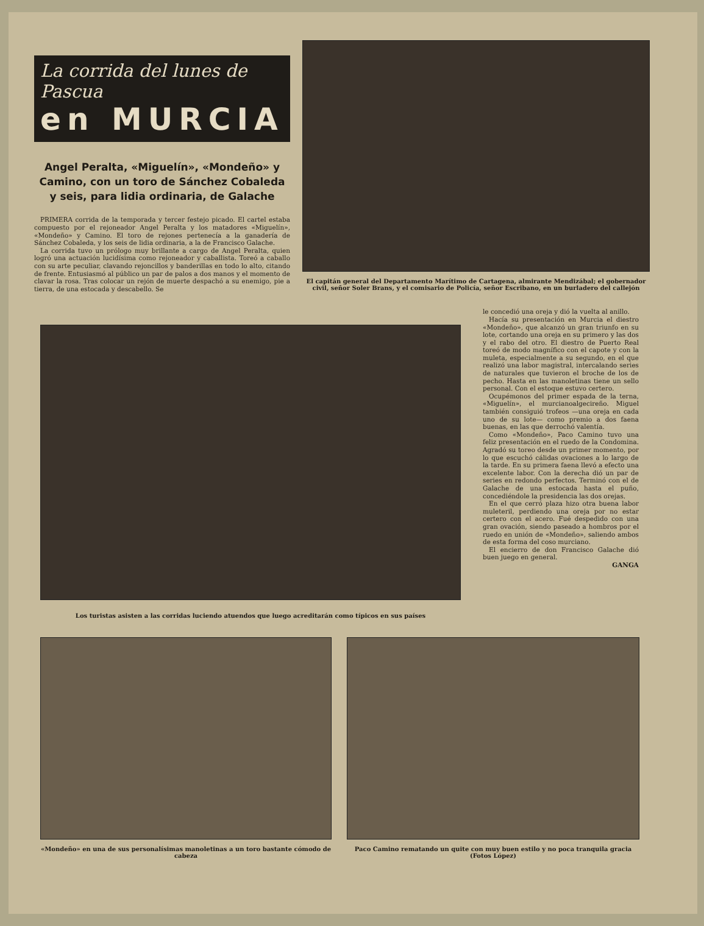La corrida del lunes de Pascua
en MURCIA
Angel Peralta, «Miguelín», «Mondeño» y Camino, con un toro de Sánchez Cobaleda y seis, para lidia ordinaria, de Galache
PRIMERA corrida de la temporada y tercer festejo picado. El cartel estaba compuesto por el rejoneador Angel Peralta y los matadores «Miguelín», «Mondeño» y Camino. El toro de rejones pertenecía a la ganadería de Sánchez Cobaleda, y los seis de lidia ordinaria, a la de Francisco Galache.
La corrida tuvo un prólogo muy brillante a cargo de Angel Peralta, quien logró una actuación lucidísima como rejoneador y caballista. Toreó a caballo con su arte peculiar, clavando rejoncillos y banderillas en todo lo alto, citando de frente. Entusiasmó al público un par de palos a dos manos y el momento de clavar la rosa. Tras colocar un rejón de muerte despachó a su enemigo, pie a tierra, de una estocada y descabello. Se
El capitán general del Departamento Marítimo de Cartagena, almirante Mendizábal; el gobernador civil, señor Soler Brans, y el comisario de Policía, señor Escribano, en un burladero del callejón
Los turistas asisten a las corridas luciendo atuendos que luego acreditarán como típicos en sus países
le concedió una oreja y dió la vuelta al anillo.
Hacía su presentación en Murcia el diestro «Mondeño», que alcanzó un gran triunfo en su lote, cortando una oreja en su primero y las dos y el rabo del otro. El diestro de Puerto Real toreó de modo magnífico con el capote y con la muleta, especialmente a su segundo, en el que realizó una labor magistral, intercalando series de naturales que tuvieron el broche de los de pecho. Hasta en las manoletinas tiene un sello personal. Con el estoque estuvo certero.
Ocupémonos del primer espada de la terna, «Miguelín», el murcianoalgecireño. Miguel también consiguió trofeos —una oreja en cada uno de su lote— como premio a dos faena buenas, en las que derrochó valentía.
Como «Mondeño», Paco Camino tuvo una feliz presentación en el ruedo de la Condomina. Agradó su toreo desde un primer momento, por lo que escuchó cálidas ovaciones a lo largo de la tarde. En su primera faena llevó a efecto una excelente labor. Con la derecha dió un par de series en redondo perfectos. Terminó con el de Galache de una estocada hasta el puño, concediéndole la presidencia las dos orejas.
En el que cerró plaza hizo otra buena labor muleteril, perdiendo una oreja por no estar certero con el acero. Fué despedido con una gran ovación, siendo paseado a hombros por el ruedo en unión de «Mondeño», saliendo ambos de esta forma del coso murciano.
El encierro de don Francisco Galache dió buen juego en general.
GANGA
«Mondeño» en una de sus personalísimas manoletinas a un toro bastante cómodo de cabeza
Paco Camino rematando un quite con muy buen estilo y no poca tranquila gracia (Fotos López)